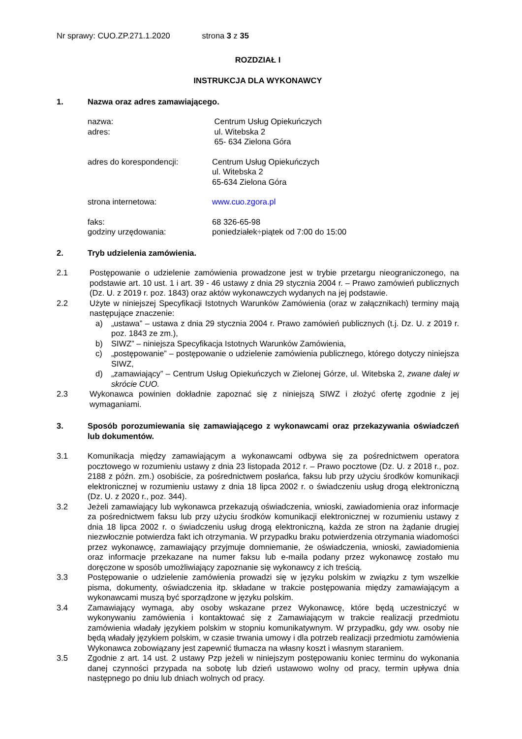Nr sprawy: CUO.ZP.271.1.2020 strona 3 z 35
ROZDZIAŁ I
INSTRUKCJA DLA WYKONAWCY
1. Nazwa oraz adres zamawiającego.
nazwa: Centrum Usług Opiekuńczych
adres: ul. Witebska 2
65- 634 Zielona Góra
adres do korespondencji: Centrum Usług Opiekuńczych
ul. Witebska 2
65-634 Zielona Góra
strona internetowa: www.cuo.zgora.pl
faks: 68 326-65-98
godziny urzędowania: poniedziałek÷piątek od 7:00 do 15:00
2. Tryb udzielenia zamówienia.
2.1 Postępowanie o udzielenie zamówienia prowadzone jest w trybie przetargu nieograniczonego, na podstawie art. 10 ust. 1 i art. 39 - 46 ustawy z dnia 29 stycznia 2004 r. – Prawo zamówień publicznych (Dz. U. z 2019 r. poz. 1843) oraz aktów wykonawczych wydanych na jej podstawie.
2.2 Użyte w niniejszej Specyfikacji Istotnych Warunków Zamówienia (oraz w załącznikach) terminy mają następujące znaczenie:
a) „ustawa” – ustawa z dnia 29 stycznia 2004 r. Prawo zamówień publicznych (t.j. Dz. U. z 2019 r. poz. 1843 ze zm.),
b) SIWZ” – niniejsza Specyfikacja Istotnych Warunków Zamówienia,
c) „postępowanie” – postępowanie o udzielenie zamówienia publicznego, którego dotyczy niniejsza SIWZ,
d) „zamawiający” – Centrum Usług Opiekuńczych w Zielonej Górze, ul. Witebska 2, zwane dalej w skrócie CUO.
2.3 Wykonawca powinien dokładnie zapoznać się z niniejszą SIWZ i złożyć ofertę zgodnie z jej wymaganiami.
3. Sposób porozumiewania się zamawiającego z wykonawcami oraz przekazywania oświadczeń lub dokumentów.
3.1 Komunikacja między zamawiającym a wykonawcami odbywa się za pośrednictwem operatora pocztowego w rozumieniu ustawy z dnia 23 listopada 2012 r. – Prawo pocztowe (Dz. U. z 2018 r., poz. 2188 z późn. zm.) osobiście, za pośrednictwem posłańca, faksu lub przy użyciu środków komunikacji elektronicznej w rozumieniu ustawy z dnia 18 lipca 2002 r. o świadczeniu usług drogą elektroniczną (Dz. U. z 2020 r., poz. 344).
3.2 Jeżeli zamawiający lub wykonawca przekazują oświadczenia, wnioski, zawiadomienia oraz informacje za pośrednictwem faksu lub przy użyciu środków komunikacji elektronicznej w rozumieniu ustawy z dnia 18 lipca 2002 r. o świadczeniu usług drogą elektroniczną, każda ze stron na żądanie drugiej niezwłocznie potwierdza fakt ich otrzymania. W przypadku braku potwierdzenia otrzymania wiadomości przez wykonawcę, zamawiający przyjmuje domniemanie, że oświadczenia, wnioski, zawiadomienia oraz informacje przekazane na numer faksu lub e-maila podany przez wykonawcę zostało mu doręczone w sposób umożliwiający zapoznanie się wykonawcy z ich treścią.
3.3 Postępowanie o udzielenie zamówienia prowadzi się w języku polskim w związku z tym wszelkie pisma, dokumenty, oświadczenia itp. składane w trakcie postępowania między zamawiającym a wykonawcami muszą być sporządzone w języku polskim.
3.4 Zamawiający wymaga, aby osoby wskazane przez Wykonawcę, które będą uczestniczyć w wykonywaniu zamówienia i kontaktować się z Zamawiającym w trakcie realizacji przedmiotu zamówienia władały językiem polskim w stopniu komunikatywnym. W przypadku, gdy ww. osoby nie będą władały językiem polskim, w czasie trwania umowy i dla potrzeb realizacji przedmiotu zamówienia Wykonawca zobowiązany jest zapewnić tłumacza na własny koszt i własnym staraniem.
3.5 Zgodnie z art. 14 ust. 2 ustawy Pzp jeżeli w niniejszym postępowaniu koniec terminu do wykonania danej czynności przypada na sobotę lub dzień ustawowo wolny od pracy, termin upływa dnia następnego po dniu lub dniach wolnych od pracy.